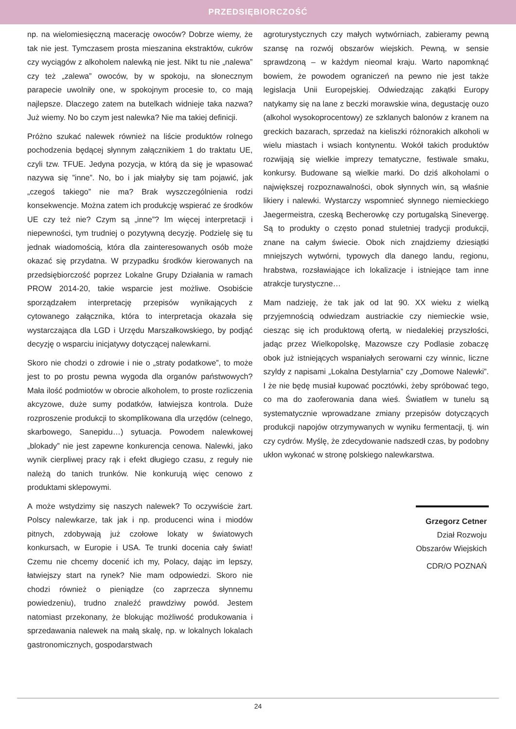PRZEDSIĘBIORCZOŚĆ
np. na wielomiesięczną macerację owoców? Dobrze wiemy, że tak nie jest. Tymczasem prosta mieszanina ekstraktów, cukrów czy wyciągów z alkoholem nalewką nie jest. Nikt tu nie „nalewa” czy też „zalewa” owoców, by w spokoju, na słonecznym parapecie uwolniły one, w spokojnym procesie to, co mają najlepsze. Dlaczego zatem na butelkach widnieje taka nazwa? Już wiemy. No bo czym jest nalewka? Nie ma takiej definicji.
Próżno szukać nalewek również na liście produktów rolnego pochodzenia będącej słynnym załącznikiem 1 do traktatu UE, czyli tzw. TFUE. Jedyna pozycja, w którą da się je wpasować nazywa się ”inne”. No, bo i jak miałyby się tam pojawić, jak „czegoś takiego” nie ma? Brak wyszczególnienia rodzi konsekwencje. Można zatem ich produkcję wspierać ze środków UE czy też nie? Czym są „inne”? Im więcej interpretacji i niepewności, tym trudniej o pozytywną decyzję. Podzielę się tu jednak wiadomością, która dla zainteresowanych osób może okazać się przydatna. W przypadku środków kierowanych na przedsiębiorczość poprzez Lokalne Grupy Działania w ramach PROW 2014-20, takie wsparcie jest możliwe. Osobiście sporządzałem interpretację przepisów wynikających z cytowanego załącznika, która to interpretacja okazała się wystarczająca dla LGD i Urzędu Marszałkowskiego, by podjąć decyzję o wsparciu inicjatywy dotyczącej nalewkarni.
Skoro nie chodzi o zdrowie i nie o „straty podatkowe”, to może jest to po prostu pewna wygoda dla organów państwowych? Mała ilość podmiotów w obrocie alkoholem, to proste rozliczenia akcyzowe, duże sumy podatków, łatwiejsza kontrola. Duże rozproszenie produkcji to skomplikowana dla urzędów (celnego, skarbowego, Sanepidu…) sytuacja. Powodem nalewkowej „blokady” nie jest zapewne konkurencja cenowa. Nalewki, jako wynik cierpliwej pracy rąk i efekt długiego czasu, z reguły nie należą do tanich trunków. Nie konkurują więc cenowo z produktami sklepowymi.
A może wstydzimy się naszych nalewek? To oczywiście żart. Polscy nalewkarze, tak jak i np. producenci wina i miodów pitnych, zdobywają już czołowe lokaty w światowych konkursach, w Europie i USA. Te trunki docenia cały świat! Czemu nie chcemy docenić ich my, Polacy, dając im lepszy, łatwiejszy start na rynek? Nie mam odpowiedzi. Skoro nie chodzi również o pieniądze (co zaprzecza słynnemu powiedzeniu), trudno znaleźć prawdziwy powód. Jestem natomiast przekonany, że blokując możliwość produkowania i sprzedawania nalewek na małą skalę, np. w lokalnych lokalach gastronomicznych, gospodarstwach
agroturystycznych czy małych wytwórniach, zabieramy pewną szansę na rozwój obszarów wiejskich. Pewną, w sensie sprawdzoną – w każdym nieomal kraju. Warto napomknąć bowiem, że powodem ograniczeń na pewno nie jest także legislacja Unii Europejskiej. Odwiedzając zakątki Europy natykamy się na lane z beczki morawskie wina, degustację ouzo (alkohol wysokoprocentowy) ze szklanych balonów z kranem na greckich bazarach, sprzedaż na kieliszki różnorakich alkoholi w wielu miastach i wsiach kontynentu. Wokół takich produktów rozwijają się wielkie imprezy tematyczne, festiwale smaku, konkursy. Budowane są wielkie marki. Do dziś alkoholami o największej rozpoznawalności, obok słynnych win, są właśnie likiery i nalewki. Wystarczy wspomnieć słynnego niemieckiego Jaegermeistra, czeską Becherowkę czy portugalską Sinevergę. Są to produkty o często ponad stuletniej tradycji produkcji, znane na całym świecie. Obok nich znajdziemy dziesiątki mniejszych wytwórni, typowych dla danego landu, regionu, hrabstwa, rozsławiające ich lokalizacje i istniejące tam inne atrakcje turystyczne…
Mam nadzieję, że tak jak od lat 90. XX wieku z wielką przyjemnością odwiedzam austriackie czy niemieckie wsie, ciesząc się ich produktową ofertą, w niedalekiej przyszłości, jadąc przez Wielkopolskę, Mazowsze czy Podlasie zobaczę obok już istniejących wspaniałych serowarni czy winnic, liczne szyldy z napisami „Lokalna Destylarnia” czy „Domowe Nalewki”. I że nie będę musiał kupować pocztówki, żeby spróbować tego, co ma do zaoferowania dana wieś. Światłem w tunelu są systematycznie wprowadzane zmiany przepisów dotyczących produkcji napojów otrzymywanych w wyniku fermentacji, tj. win czy cydrów. Myślę, że zdecydowanie nadszedł czas, by podobny ukłon wykonać w stronę polskiego nalewkarstwa.
Grzegorz Cetner
Dział Rozwoju
Obszarów Wiejskich
CDR/O POZNAŃ
24